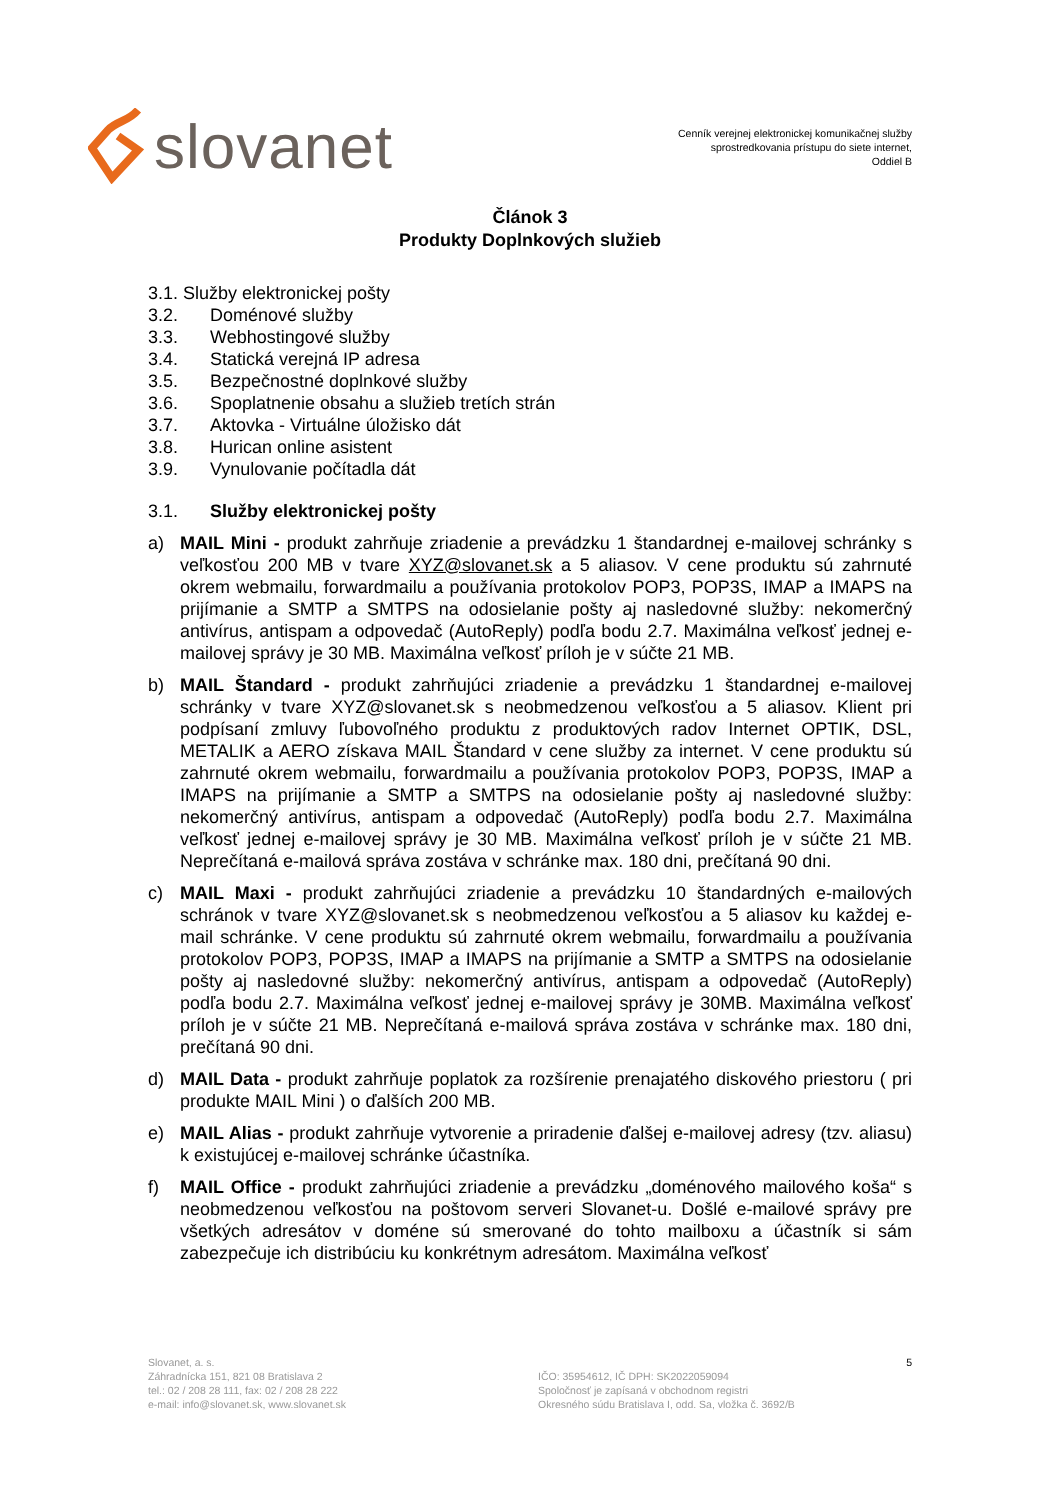slovanet
Cenník verejnej elektronickej komunikačnej služby
sprostredkovania prístupu do siete internet,
Oddiel B
Článok 3
Produkty Doplnkových služieb
3.1. Služby elektronickej pošty
3.2. Doménové služby
3.3. Webhostingové služby
3.4. Statická verejná IP adresa
3.5. Bezpečnostné doplnkové služby
3.6. Spoplatnenie obsahu a služieb tretích strán
3.7. Aktovka - Virtuálne úložisko dát
3.8. Hurican online asistent
3.9. Vynulovanie počítadla dát
3.1. Služby elektronickej pošty
a) MAIL Mini - produkt zahrňuje zriadenie a prevádzku 1 štandardnej e-mailovej schránky s veľkosťou 200 MB v tvare XYZ@slovanet.sk a 5 aliasov. V cene produktu sú zahrnuté okrem webmailu, forwardmailu a používania protokolov POP3, POP3S, IMAP a IMAPS na prijímanie a SMTP a SMTPS na odosielanie pošty aj nasledovné služby: nekomerčný antivírus, antispam a odpovedač (AutoReply) podľa bodu 2.7. Maximálna veľkosť jednej e-mailovej správy je 30 MB. Maximálna veľkosť príloh je v súčte 21 MB.
b) MAIL Štandard - produkt zahrňujúci zriadenie a prevádzku 1 štandardnej e-mailovej schránky v tvare XYZ@slovanet.sk s neobmedzenou veľkosťou a 5 aliasov. Klient pri podpísaní zmluvy ľubovoľného produktu z produktových radov Internet OPTIK, DSL, METALIK a AERO získava MAIL Štandard v cene služby za internet. V cene produktu sú zahrnuté okrem webmailu, forwardmailu a používania protokolov POP3, POP3S, IMAP a IMAPS na prijímanie a SMTP a SMTPS na odosielanie pošty aj nasledovné služby: nekomerčný antivírus, antispam a odpovedač (AutoReply) podľa bodu 2.7. Maximálna veľkosť jednej e-mailovej správy je 30 MB. Maximálna veľkosť príloh je v súčte 21 MB. Neprečítaná e-mailová správa zostáva v schránke max. 180 dni, prečítaná 90 dni.
c) MAIL Maxi - produkt zahrňujúci zriadenie a prevádzku 10 štandardných e-mailových schránok v tvare XYZ@slovanet.sk s neobmedzenou veľkosťou a 5 aliasov ku každej e-mail schránke. V cene produktu sú zahrnuté okrem webmailu, forwardmailu a používania protokolov POP3, POP3S, IMAP a IMAPS na prijímanie a SMTP a SMTPS na odosielanie pošty aj nasledovné služby: nekomerčný antivírus, antispam a odpovedač (AutoReply) podľa bodu 2.7. Maximálna veľkosť jednej e-mailovej správy je 30MB. Maximálna veľkosť príloh je v súčte 21 MB. Neprečítaná e-mailová správa zostáva v schránke max. 180 dni, prečítaná 90 dni.
d) MAIL Data - produkt zahrňuje poplatok za rozšírenie prenajatého diskového priestoru ( pri produkte MAIL Mini ) o ďalších 200 MB.
e) MAIL Alias - produkt zahrňuje vytvorenie a priradenie ďalšej e-mailovej adresy (tzv. aliasu) k existujúcej e-mailovej schránke účastníka.
f) MAIL Office - produkt zahrňujúci zriadenie a prevádzku „doménového mailového koša“ s neobmedzenou veľkosťou na poštovom serveri Slovanet-u. Došlé e-mailové správy pre všetkých adresátov v doméne sú smerované do tohto mailboxu a účastník si sám zabezpečuje ich distribúciu ku konkrétnym adresátom. Maximálna veľkosť
Slovanet, a. s.
Záhradnícka 151, 821 08 Bratislava 2
tel.: 02 / 208 28 111, fax: 02 / 208 28 222
e-mail: info@slovanet.sk, www.slovanet.sk
IČO: 35954612, IČ DPH: SK2022059094
Spoločnosť je zapísaná v obchodnom registri
Okresného súdu Bratislava I, odd. Sa, vložka č. 3692/B
5